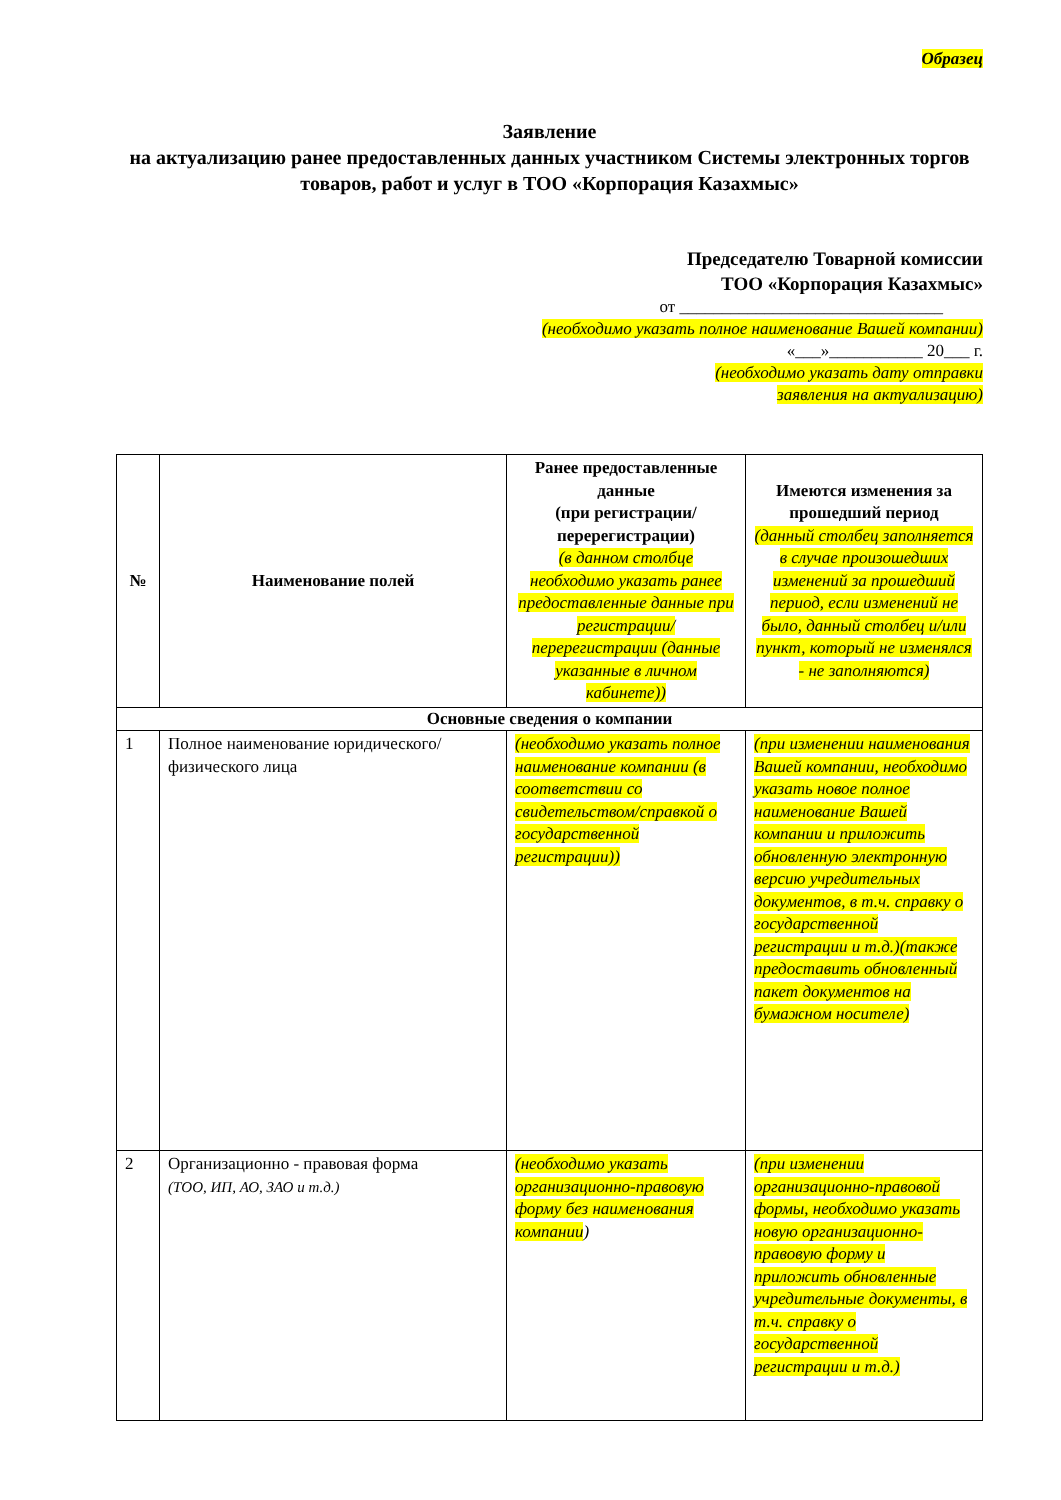Образец
Заявление
на актуализацию ранее предоставленных данных участником Системы электронных торгов товаров, работ и услуг в ТОО «Корпорация Казахмыс»
Председателю Товарной комиссии
ТОО «Корпорация Казахмыс»
от _______________________________
(необходимо указать полное наименование Вашей компании)
«___»___________ 20___ г.
(необходимо указать дату отправки
заявления на актуализацию)
| № | Наименование полей | Ранее предоставленные данные (при регистрации/ перерегистрации) (в данном столбце необходимо указать ранее предоставленные данные при регистрации/перерегистрации (данные указанные в личном кабинете)) | Имеются изменения за прошедший период (данный столбец заполняется в случае произошедших изменений за прошедший период, если изменений не было, данный столбец и/или пункт, который не изменялся - не заполняются) |
| --- | --- | --- | --- |
| Основные сведения о компании | | | |
| 1 | Полное наименование юридического/физического лица | (необходимо указать полное наименование компании (в соответствии со свидетельством/справкой о государственной регистрации)) | (при изменении наименования Вашей компании, необходимо указать новое полное наименование Вашей компании и приложить обновленную электронную версию учредительных документов, в т.ч. справку о государственной регистрации и т.д.)(также предоставить обновленный пакет документов на бумажном носителе) |
| 2 | Организационно - правовая форма (ТОО, ИП, АО, ЗАО и т.д.) | (необходимо указать организационно-правовую форму без наименования компании ) | (при изменении организационно-правовой формы, необходимо указать новую организационно-правовую форму и приложить обновленные учредительные документы, в т.ч. справку о государственной регистрации и т.д.) |